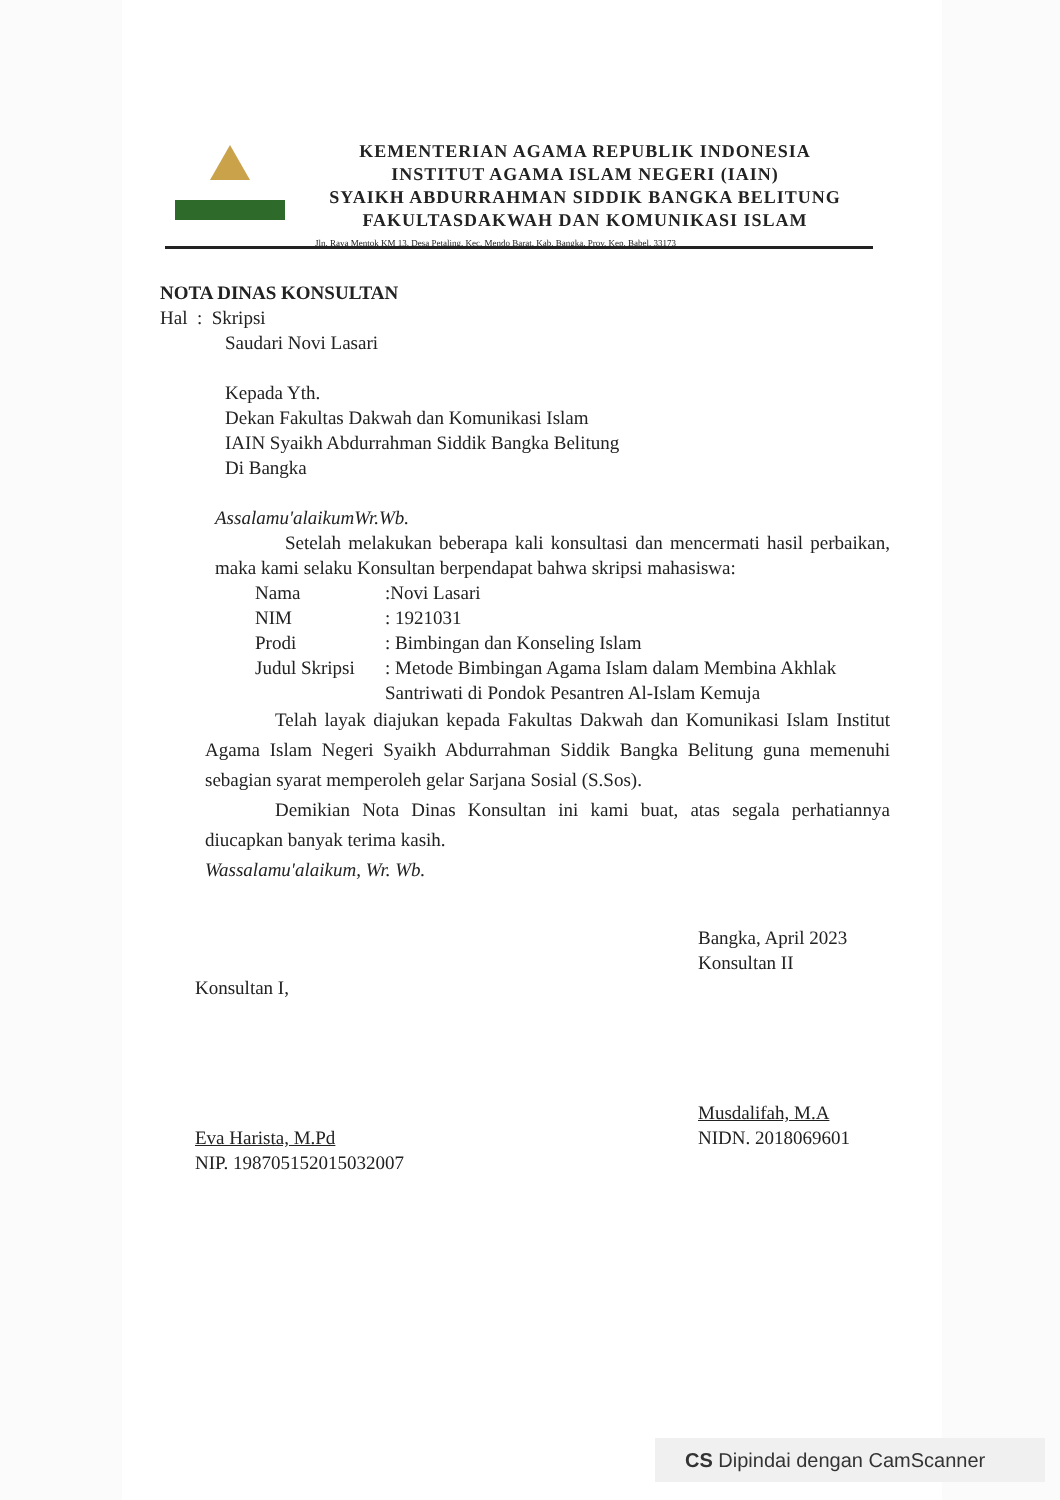KEMENTERIAN AGAMA REPUBLIK INDONESIA
INSTITUT AGAMA ISLAM NEGERI (IAIN)
SYAIKH ABDURRAHMAN SIDDIK BANGKA BELITUNG
FAKULTASDAKWAH DAN KOMUNIKASI ISLAM
Jln. Raya Mentok KM 13, Desa Petaling, Kec. Mendo Barat, Kab. Bangka, Prov. Kep. Babel. 33173
NOTA DINAS KONSULTAN
Hal : Skripsi
Saudari Novi Lasari
Kepada Yth.
Dekan Fakultas Dakwah dan Komunikasi Islam
IAIN Syaikh Abdurrahman Siddik Bangka Belitung
Di Bangka
Assalamu'alaikumWr.Wb.
Setelah melakukan beberapa kali konsultasi dan mencermati hasil perbaikan, maka kami selaku Konsultan berpendapat bahwa skripsi mahasiswa:
| Nama | :Novi Lasari |
| NIM | : 1921031 |
| Prodi | : Bimbingan dan Konseling Islam |
| Judul Skripsi | : Metode Bimbingan Agama Islam dalam Membina Akhlak Santriwati di Pondok Pesantren Al-Islam Kemuja |
Telah layak diajukan kepada Fakultas Dakwah dan Komunikasi Islam Institut Agama Islam Negeri Syaikh Abdurrahman Siddik Bangka Belitung guna memenuhi sebagian syarat memperoleh gelar Sarjana Sosial (S.Sos).
Demikian Nota Dinas Konsultan ini kami buat, atas segala perhatiannya diucapkan banyak terima kasih.
Wassalamu'alaikum, Wr. Wb.
Konsultan I,
Eva Harista, M.Pd
NIP. 198705152015032007
Bangka, April 2023
Konsultan II
Musdalifah, M.A
NIDN. 2018069601
CS Dipindai dengan CamScanner